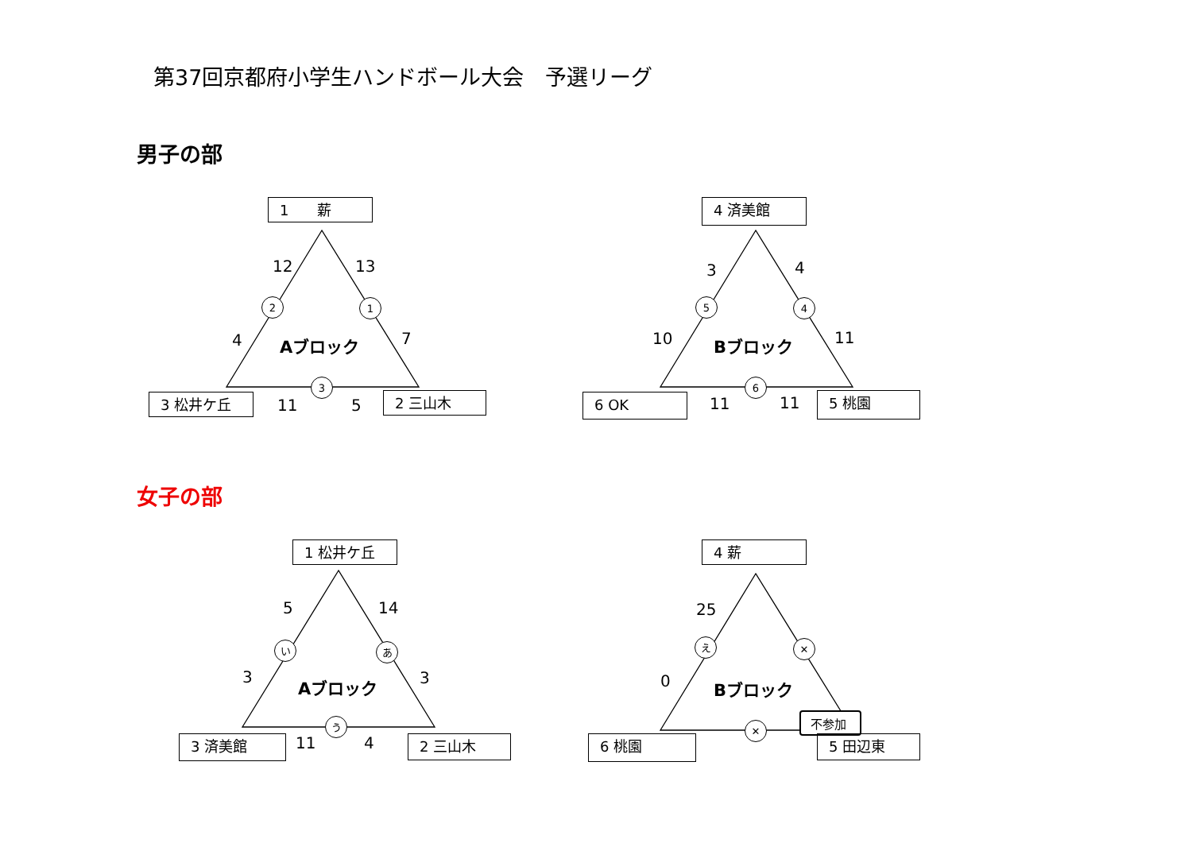第37回京都府小学生ハンドボール大会　予選リーグ
男子の部
1　　薪
12 13
2 1
4 7
Aブロック
3
3 松井ケ丘 11 5 2 三山木
4 済美館
3 4
5 4
10 11
Bブロック
6
6 OK 11 11 5 桃園
女子の部
1 松井ケ丘
5 14
い あ
3 3
Aブロック
う
3 済美館 11 4 2 三山木
4 薪
25
え ✕
0 Bブロック
✕
6 桃園
不参加
5 田辺東